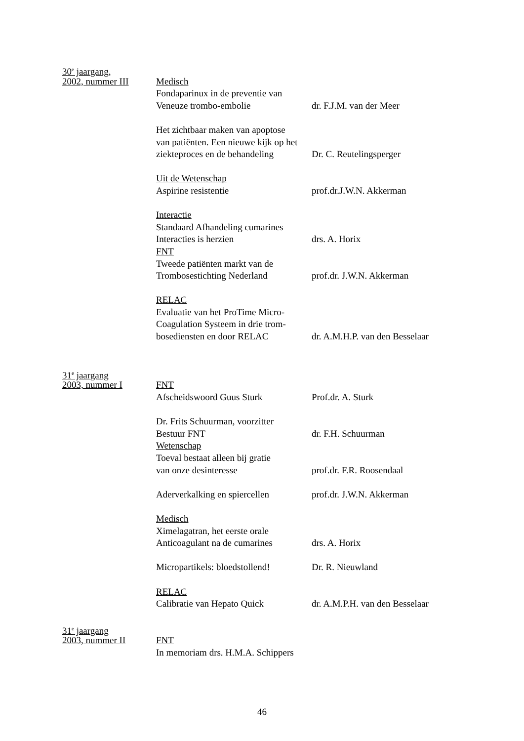30<sup>e</sup> jaargang,
2002, nummer III Medisch
Fondaparinux in de preventie van
Veneuze trombo-embolie dr. F.J.M. van der Meer
Het zichtbaar maken van apoptose
van patiënten. Een nieuwe kijk op het
ziekteproces en de behandeling Dr. C. Reutelingsperger
Uit de Wetenschap
Aspirine resistentie prof.dr.J.W.N. Akkerman
Interactie
Standaard Afhandeling cumarines
Interacties is herzien drs. A. Horix
FNT
Tweede patiënten markt van de
Trombosestichting Nederland prof.dr. J.W.N. Akkerman
RELAC
Evaluatie van het ProTime Micro-
Coagulation Systeem in drie trom-
bosediensten en door RELAC dr. A.M.H.P. van den Besselaar
31<sup>e</sup> jaargang
2003, nummer I FNT
Afscheidswoord Guus Sturk Prof.dr. A. Sturk
Dr. Frits Schuurman, voorzitter
Bestuur FNT dr. F.H. Schuurman
Wetenschap
Toeval bestaat alleen bij gratie
van onze desinteresse prof.dr. F.R. Roosendaal
Aderverkalking en spiercellen prof.dr. J.W.N. Akkerman
Medisch
Ximelagatran, het eerste orale
Anticoagulant na de cumarines drs. A. Horix
Micropartikels: bloedstollend! Dr. R. Nieuwland
RELAC
Calibratie van Hepato Quick dr. A.M.P.H. van den Besselaar
31<sup>e</sup> jaargang
2003, nummer II FNT
In memoriam drs. H.M.A. Schippers
46